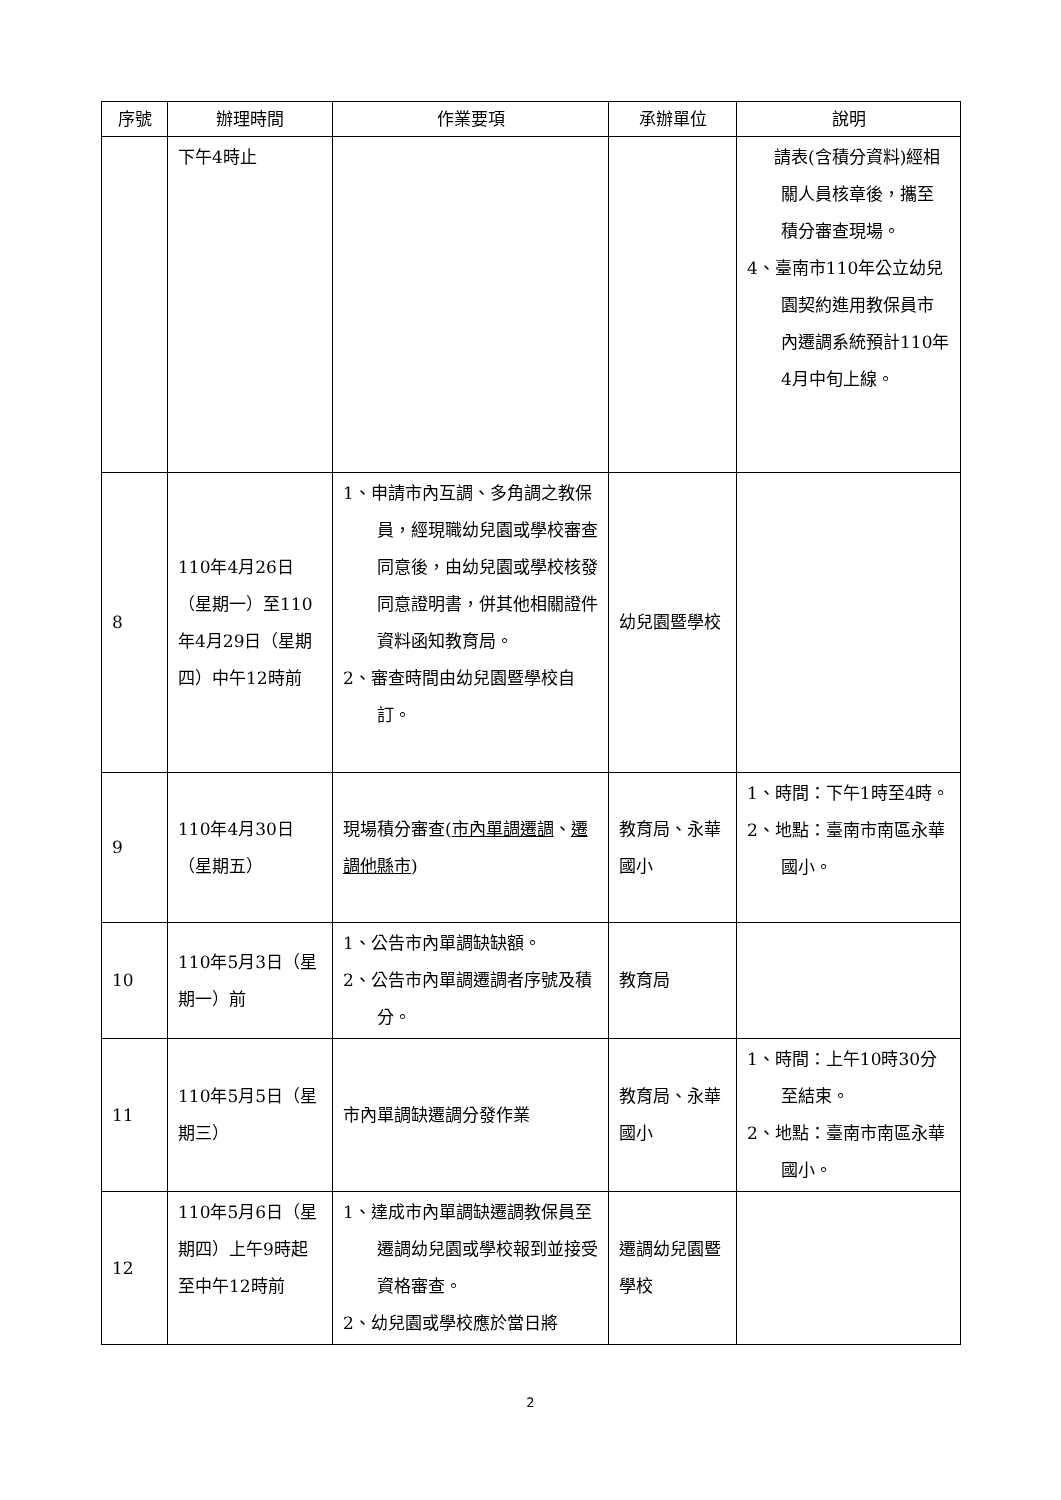| 序號 | 辦理時間 | 作業要項 | 承辦單位 | 說明 |
| --- | --- | --- | --- | --- |
| | 下午4時止 | | | 請表(含積分資料)經相關人員核章後，攜至積分審查現場。 4、臺南市110年公立幼兒園契約進用教保員市內遷調系統預計110年4月中旬上線。 |
| 8 | 110年4月26日（星期一）至110年4月29日（星期四）中午12時前 | 1、申請市內互調、多角調之教保員，經現職幼兒園或學校審查同意後，由幼兒園或學校核發同意證明書，併其他相關證件資料函知教育局。 2、審查時間由幼兒園暨學校自訂。 | 幼兒園暨學校 | |
| 9 | 110年4月30日（星期五） | 現場積分審查( 市內單調遷調 、 遷調他縣市 ) | 教育局、永華國小 | 1、時間：下午1時至4時。 2、地點：臺南市南區永華國小。 |
| 10 | 110年5月3日（星期一）前 | 1、公告市內單調缺缺額。 2、公告市內單調遷調者序號及積分。 | 教育局 | |
| 11 | 110年5月5日（星期三） | 市內單調缺遷調分發作業 | 教育局、永華國小 | 1、時間：上午10時30分至結束。 2、地點：臺南市南區永華國小。 |
| 12 | 110年5月6日（星期四）上午9時起至中午12時前 | 1、達成市內單調缺遷調教保員至遷調幼兒園或學校報到並接受資格審查。 2、幼兒園或學校應於當日將 | 遷調幼兒園暨學校 | |
2